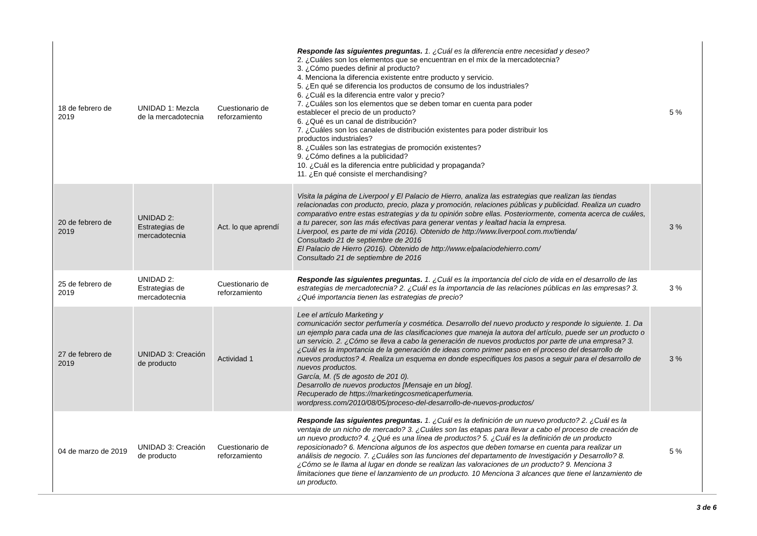| 18 de febrero de 2019 | UNIDAD 1: Mezcla de la mercadotecnia | Cuestionario de reforzamiento | Responde las siguientes preguntas. 1. ¿Cuál es la diferencia entre necesidad y deseo? 2. ¿Cuáles son los elementos que se encuentran en el mix de la mercadotecnia? 3. ¿Cómo puedes definir al producto? 4. Menciona la diferencia existente entre producto y servicio. 5. ¿En qué se diferencia los productos de consumo de los industriales? 6. ¿Cuál es la diferencia entre valor y precio? 7. ¿Cuáles son los elementos que se deben tomar en cuenta para poder establecer el precio de un producto? 6. ¿Qué es un canal de distribución? 7. ¿Cuáles son los canales de distribución existentes para poder distribuir los productos industriales? 8. ¿Cuáles son las estrategias de promoción existentes? 9. ¿Cómo defines a la publicidad? 10. ¿Cuál es la diferencia entre publicidad y propaganda? 11. ¿En qué consiste el merchandising? | 5 % |
| 20 de febrero de 2019 | UNIDAD 2: Estrategias de mercadotecnia | Act. lo que aprendí | Visita la página de Liverpool y El Palacio de Hierro, analiza las estrategias que realizan las tiendas relacionadas con producto, precio, plaza y promoción, relaciones públicas y publicidad. Realiza un cuadro comparativo entre estas estrategias y da tu opinión sobre ellas. Posteriormente, comenta acerca de cuáles, a tu parecer, son las más efectivas para generar ventas y lealtad hacia la empresa. Liverpool, es parte de mi vida (2016). Obtenido de http://www.liverpool.com.mx/tienda/ Consultado 21 de septiembre de 2016 El Palacio de Hierro (2016). Obtenido de http://www.elpalaciodehierro.com/ Consultado 21 de septiembre de 2016 | 3 % |
| 25 de febrero de 2019 | UNIDAD 2: Estrategias de mercadotecnia | Cuestionario de reforzamiento | Responde las siguientes preguntas. 1. ¿Cuál es la importancia del ciclo de vida en el desarrollo de las estrategias de mercadotecnia? 2. ¿Cuál es la importancia de las relaciones públicas en las empresas? 3. ¿Qué importancia tienen las estrategias de precio? | 3 % |
| 27 de febrero de 2019 | UNIDAD 3: Creación de producto | Actividad 1 | Lee el artículo Marketing y comunicación sector perfumería y cosmética. Desarrollo del nuevo producto y responde lo siguiente. 1. Da un ejemplo para cada una de las clasificaciones que maneja la autora del artículo, puede ser un producto o un servicio. 2. ¿Cómo se lleva a cabo la generación de nuevos productos por parte de una empresa? 3. ¿Cuál es la importancia de la generación de ideas como primer paso en el proceso del desarrollo de nuevos productos? 4. Realiza un esquema en donde especifiques los pasos a seguir para el desarrollo de nuevos productos. García, M. (5 de agosto de 201 0). Desarrollo de nuevos productos [Mensaje en un blog]. Recuperado de https://marketingcosmeticaperfumeria. wordpress.com/2010/08/05/proceso-del-desarrollo-de-nuevos-productos/ | 3 % |
| 04 de marzo de 2019 | UNIDAD 3: Creación de producto | Cuestionario de reforzamiento | Responde las siguientes preguntas. 1. ¿Cuál es la definición de un nuevo producto? 2. ¿Cuál es la ventaja de un nicho de mercado? 3. ¿Cuáles son las etapas para llevar a cabo el proceso de creación de un nuevo producto? 4. ¿Qué es una línea de productos? 5. ¿Cuál es la definición de un producto reposicionado? 6. Menciona algunos de los aspectos que deben tomarse en cuenta para realizar un análisis de negocio. 7. ¿Cuáles son las funciones del departamento de Investigación y Desarrollo? 8. ¿Cómo se le llama al lugar en donde se realizan las valoraciones de un producto? 9. Menciona 3 limitaciones que tiene el lanzamiento de un producto. 10 Menciona 3 alcances que tiene el lanzamiento de un producto. | 5 % |
3 de 6